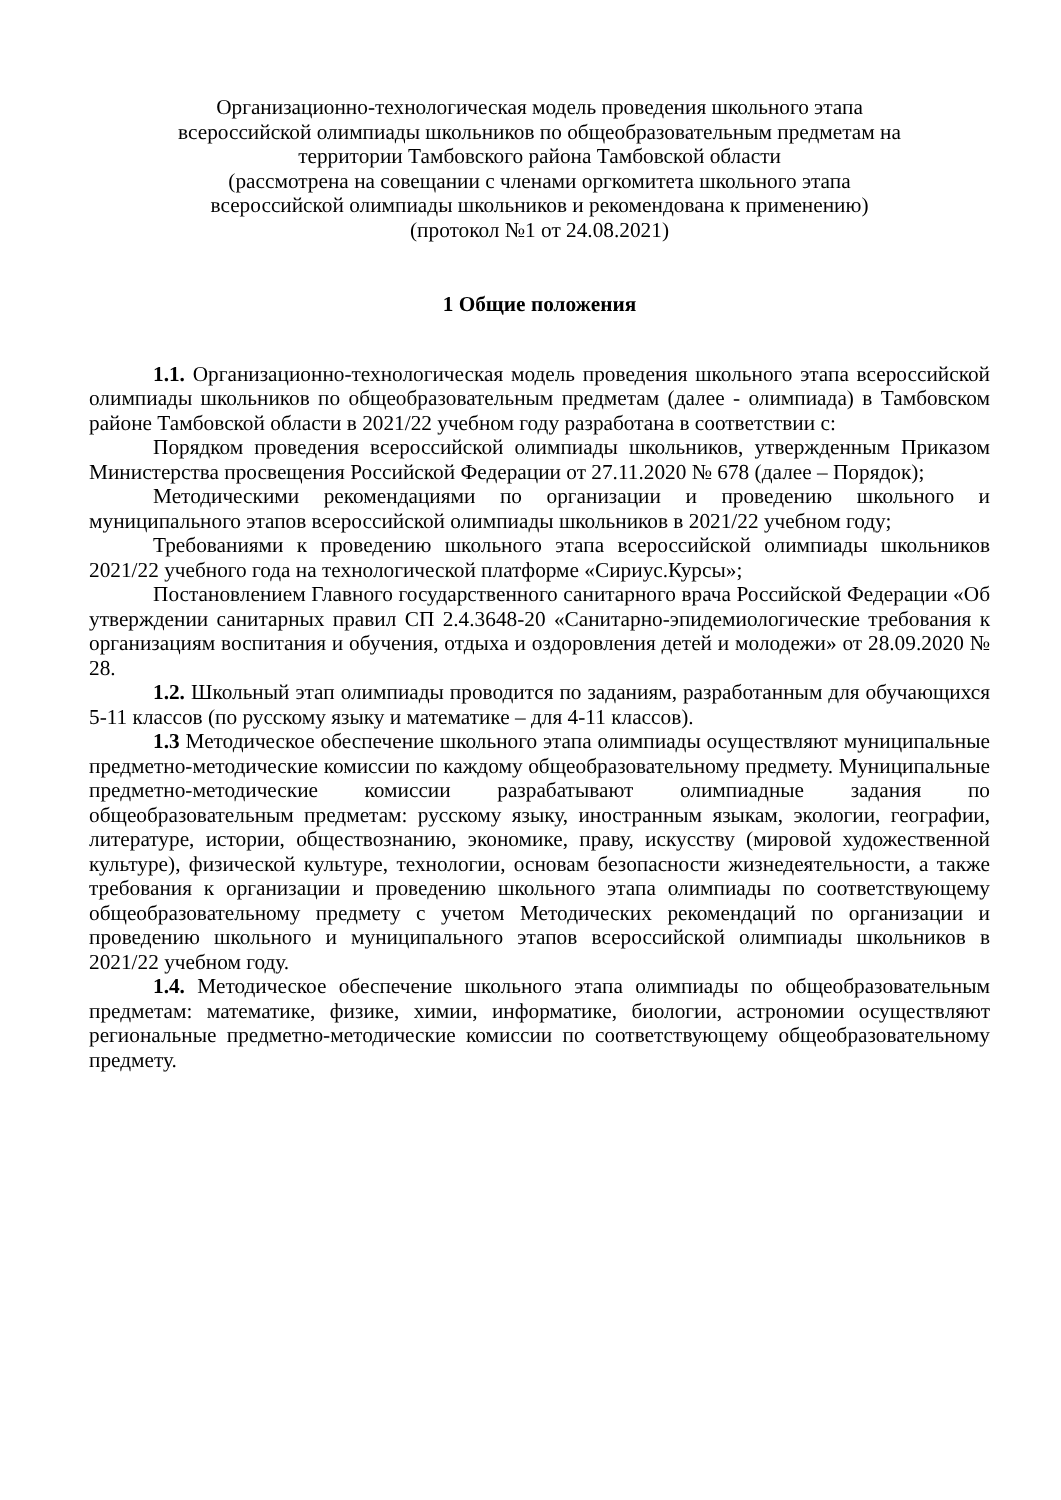Организационно-технологическая модель проведения школьного этапа
всероссийской олимпиады школьников по общеобразовательным предметам на
территории Тамбовского района Тамбовской области
(рассмотрена на совещании с членами оргкомитета школьного этапа
всероссийской олимпиады школьников и рекомендована к применению)
(протокол №1 от 24.08.2021)
1 Общие положения
1.1. Организационно-технологическая модель проведения школьного этапа всероссийской олимпиады школьников по общеобразовательным предметам (далее - олимпиада) в Тамбовском районе Тамбовской области в 2021/22 учебном году разработана в соответствии с:
Порядком проведения всероссийской олимпиады школьников, утвержденным Приказом Министерства просвещения Российской Федерации от 27.11.2020 № 678 (далее – Порядок);
Методическими рекомендациями по организации и проведению школьного и муниципального этапов всероссийской олимпиады школьников в 2021/22 учебном году;
Требованиями к проведению школьного этапа всероссийской олимпиады школьников 2021/22 учебного года на технологической платформе «Сириус.Курсы»;
Постановлением Главного государственного санитарного врача Российской Федерации «Об утверждении санитарных правил СП 2.4.3648-20 «Санитарно-эпидемиологические требования к организациям воспитания и обучения, отдыха и оздоровления детей и молодежи» от 28.09.2020 № 28.
1.2. Школьный этап олимпиады проводится по заданиям, разработанным для обучающихся 5-11 классов (по русскому языку и математике – для 4-11 классов).
1.3 Методическое обеспечение школьного этапа олимпиады осуществляют муниципальные предметно-методические комиссии по каждому общеобразовательному предмету. Муниципальные предметно-методические комиссии разрабатывают олимпиадные задания по общеобразовательным предметам: русскому языку, иностранным языкам, экологии, географии, литературе, истории, обществознанию, экономике, праву, искусству (мировой художественной культуре), физической культуре, технологии, основам безопасности жизнедеятельности, а также требования к организации и проведению школьного этапа олимпиады по соответствующему общеобразовательному предмету с учетом Методических рекомендаций по организации и проведению школьного и муниципального этапов всероссийской олимпиады школьников в 2021/22 учебном году.
1.4. Методическое обеспечение школьного этапа олимпиады по общеобразовательным предметам: математике, физике, химии, информатике, биологии, астрономии осуществляют региональные предметно-методические комиссии по соответствующему общеобразовательному предмету.